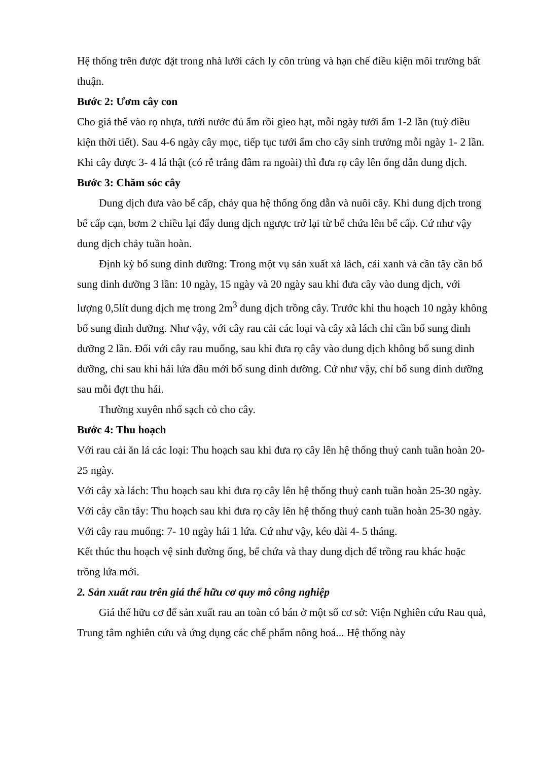Hệ thống trên được đặt trong nhà lưới cách ly côn trùng và hạn chế điều kiện môi trường bất thuận.
Bước 2: Ươm cây con
Cho giá thể vào rọ nhựa, tưới nước đủ ẩm rồi gieo hạt, mỗi ngày tưới ẩm 1-2 lần (tuỳ điều kiện thời tiết). Sau 4-6 ngày cây mọc, tiếp tục tưới ẩm cho cây sinh trưởng mỗi ngày 1- 2 lần. Khi cây được 3- 4 lá thật (có rễ trắng đâm ra ngoài) thì đưa rọ cây lên ống dẫn dung dịch.
Bước 3: Chăm sóc cây
Dung dịch đưa vào bể cấp, chảy qua hệ thống ống dẫn và nuôi cây. Khi dung dịch trong bể cấp cạn, bơm 2 chiều lại đẩy dung dịch ngược trở lại từ bể chứa lên bể cấp. Cứ như vậy dung dịch chảy tuần hoàn.
Định kỳ bổ sung dinh dưỡng: Trong một vụ sản xuất xà lách, cải xanh và cần tây cần bổ sung dinh dưỡng 3 lần: 10 ngày, 15 ngày và 20 ngày sau khi đưa cây vào dung dịch, với lượng 0,5lít dung dịch mẹ trong 2m<sup>3</sup> dung dịch trồng cây. Trước khi thu hoạch 10 ngày không bổ sung dinh dưỡng. Như vậy, với cây rau cải các loại và cây xà lách chỉ cần bổ sung dinh dưỡng 2 lần. Đối với cây rau muống, sau khi đưa rọ cây vào dung dịch không bổ sung dinh dưỡng, chỉ sau khi hái lứa đầu mới bổ sung dinh dưỡng. Cứ như vậy, chỉ bổ sung dinh dưỡng sau mỗi đợt thu hái.
Thường xuyên nhổ sạch cỏ cho cây.
Bước 4: Thu hoạch
Với rau cải ăn lá các loại: Thu hoạch sau khi đưa rọ cây lên hệ thống thuỷ canh tuần hoàn 20- 25 ngày.
Với cây xà lách: Thu hoạch sau khi đưa rọ cây lên hệ thống thuỷ canh tuần hoàn 25-30 ngày.
Với cây cần tây: Thu hoạch sau khi đưa rọ cây lên hệ thống thuỷ canh tuần hoàn 25-30 ngày.
Với cây rau muống: 7- 10 ngày hái 1 lứa. Cứ như vậy, kéo dài 4- 5 tháng.
Kết thúc thu hoạch vệ sinh đường ống, bể chứa và thay dung dịch để trồng rau khác hoặc trồng lứa mới.
2. Sản xuất rau trên giá thể hữu cơ quy mô công nghiệp
Giá thể hữu cơ để sản xuất rau an toàn có bán ở một số cơ sở: Viện Nghiên cứu Rau quả, Trung tâm nghiên cứu và ứng dụng các chế phẩm nông hoá... Hệ thống này